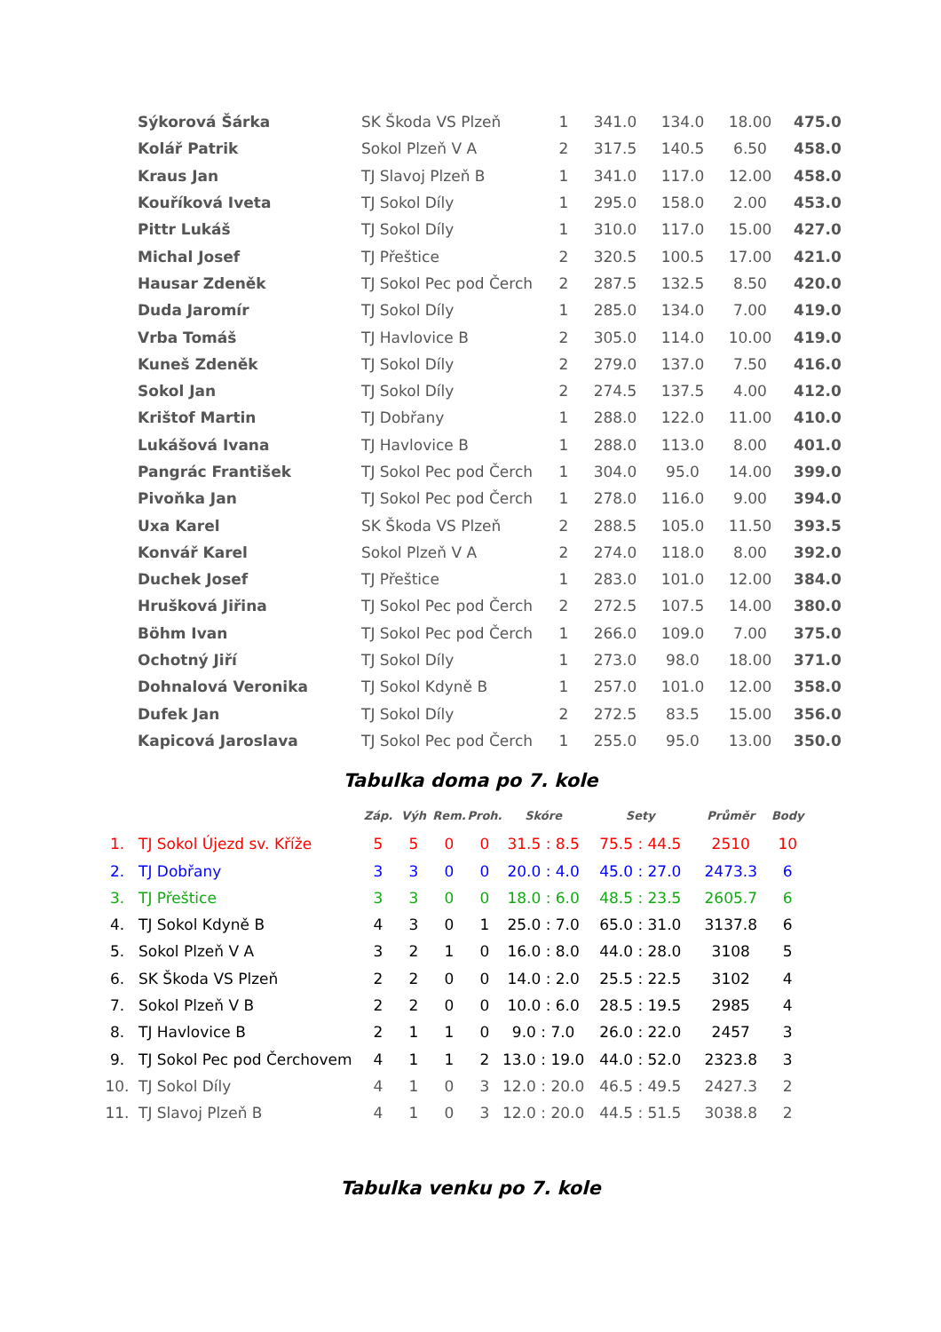| Sýkorová Šárka | SK Škoda VS Plzeň | 1 | 341.0 | 134.0 | 18.00 | 475.0 |
| Kolář Patrik | Sokol Plzeň V A | 2 | 317.5 | 140.5 | 6.50 | 458.0 |
| Kraus Jan | TJ Slavoj Plzeň B | 1 | 341.0 | 117.0 | 12.00 | 458.0 |
| Kouříková Iveta | TJ Sokol Díly | 1 | 295.0 | 158.0 | 2.00 | 453.0 |
| Pittr Lukáš | TJ Sokol Díly | 1 | 310.0 | 117.0 | 15.00 | 427.0 |
| Michal Josef | TJ Přeštice | 2 | 320.5 | 100.5 | 17.00 | 421.0 |
| Hausar Zdeněk | TJ Sokol Pec pod Čerch | 2 | 287.5 | 132.5 | 8.50 | 420.0 |
| Duda Jaromír | TJ Sokol Díly | 1 | 285.0 | 134.0 | 7.00 | 419.0 |
| Vrba Tomáš | TJ Havlovice B | 2 | 305.0 | 114.0 | 10.00 | 419.0 |
| Kuneš Zdeněk | TJ Sokol Díly | 2 | 279.0 | 137.0 | 7.50 | 416.0 |
| Sokol Jan | TJ Sokol Díly | 2 | 274.5 | 137.5 | 4.00 | 412.0 |
| Krištof Martin | TJ Dobřany | 1 | 288.0 | 122.0 | 11.00 | 410.0 |
| Lukášová Ivana | TJ Havlovice B | 1 | 288.0 | 113.0 | 8.00 | 401.0 |
| Pangrác František | TJ Sokol Pec pod Čerch | 1 | 304.0 | 95.0 | 14.00 | 399.0 |
| Pivoňka Jan | TJ Sokol Pec pod Čerch | 1 | 278.0 | 116.0 | 9.00 | 394.0 |
| Uxa Karel | SK Škoda VS Plzeň | 2 | 288.5 | 105.0 | 11.50 | 393.5 |
| Konvář Karel | Sokol Plzeň V A | 2 | 274.0 | 118.0 | 8.00 | 392.0 |
| Duchek Josef | TJ Přeštice | 1 | 283.0 | 101.0 | 12.00 | 384.0 |
| Hrušková Jiřina | TJ Sokol Pec pod Čerch | 2 | 272.5 | 107.5 | 14.00 | 380.0 |
| Böhm Ivan | TJ Sokol Pec pod Čerch | 1 | 266.0 | 109.0 | 7.00 | 375.0 |
| Ochotný Jiří | TJ Sokol Díly | 1 | 273.0 | 98.0 | 18.00 | 371.0 |
| Dohnalová Veronika | TJ Sokol Kdyně B | 1 | 257.0 | 101.0 | 12.00 | 358.0 |
| Dufek Jan | TJ Sokol Díly | 2 | 272.5 | 83.5 | 15.00 | 356.0 |
| Kapicová Jaroslava | TJ Sokol Pec pod Čerch | 1 | 255.0 | 95.0 | 13.00 | 350.0 |
Tabulka doma po 7. kole
| | | Záp. | Výh | Rem. | Proh. | Skóre | Sety | Průměr | Body |
| --- | --- | --- | --- | --- | --- | --- | --- | --- | --- |
| 1. | TJ Sokol Újezd sv. Kříže | 5 | 5 | 0 | 0 | 31.5 : 8.5 | 75.5 : 44.5 | 2510 | 10 |
| 2. | TJ Dobřany | 3 | 3 | 0 | 0 | 20.0 : 4.0 | 45.0 : 27.0 | 2473.3 | 6 |
| 3. | TJ Přeštice | 3 | 3 | 0 | 0 | 18.0 : 6.0 | 48.5 : 23.5 | 2605.7 | 6 |
| 4. | TJ Sokol Kdyně B | 4 | 3 | 0 | 1 | 25.0 : 7.0 | 65.0 : 31.0 | 3137.8 | 6 |
| 5. | Sokol Plzeň V A | 3 | 2 | 1 | 0 | 16.0 : 8.0 | 44.0 : 28.0 | 3108 | 5 |
| 6. | SK Škoda VS Plzeň | 2 | 2 | 0 | 0 | 14.0 : 2.0 | 25.5 : 22.5 | 3102 | 4 |
| 7. | Sokol Plzeň V B | 2 | 2 | 0 | 0 | 10.0 : 6.0 | 28.5 : 19.5 | 2985 | 4 |
| 8. | TJ Havlovice B | 2 | 1 | 1 | 0 | 9.0 : 7.0 | 26.0 : 22.0 | 2457 | 3 |
| 9. | TJ Sokol Pec pod Čerchovem | 4 | 1 | 1 | 2 | 13.0 : 19.0 | 44.0 : 52.0 | 2323.8 | 3 |
| 10. | TJ Sokol Díly | 4 | 1 | 0 | 3 | 12.0 : 20.0 | 46.5 : 49.5 | 2427.3 | 2 |
| 11. | TJ Slavoj Plzeň B | 4 | 1 | 0 | 3 | 12.0 : 20.0 | 44.5 : 51.5 | 3038.8 | 2 |
Tabulka venku po 7. kole